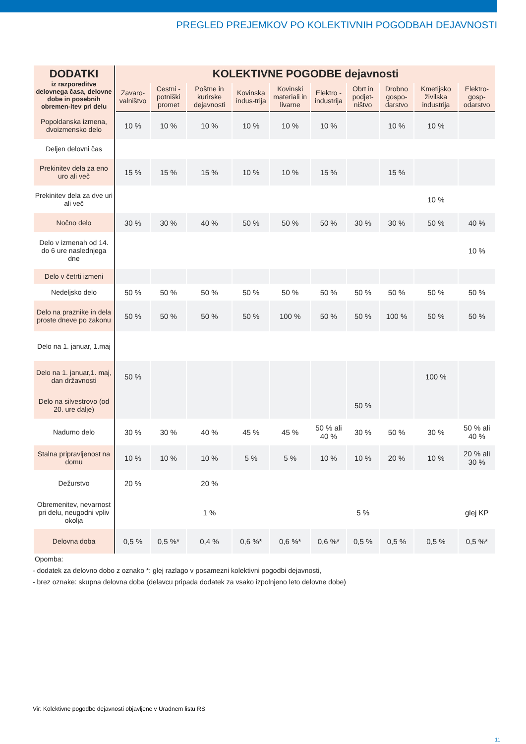PREGLED PREJEMKOV PO KOLEKTIVNIH POGODBAH DEJAVNOSTI
| DODATKI iz razporeditve delovnega časa, delovne dobe in posebnih obremen-itev pri delu | KOLEKTIVNE POGODBE dejavnosti | | | | | | | | | |
| --- | --- | --- | --- | --- | --- | --- | --- | --- | --- | --- |
| | Zavaro-valništvo | Cestni - potniški promet | Poštne in kurirske dejavnosti | Kovinska indus-trija | Kovinski materiali in livarne | Elektro - industrija | Obrt in podjet-ništvo | Drobno gospo-darstvo | Kmetijsko živilska industrija | Elektro-gosp-odarstvo |
| Popoldanska izmena, dvoizmensko delo | 10 % | 10 % | 10 % | 10 % | 10 % | 10 % | | 10 % | 10 % | |
| Deljen delovni čas | | | | | | | | | | |
| Prekinitev dela za eno uro ali več | 15 % | 15 % | 15 % | 10 % | 10 % | 15 % | | 15 % | | |
| Prekinitev dela za dve uri ali več | | | | | | | | | 10 % | |
| Nočno delo | 30 % | 30 % | 40 % | 50 % | 50 % | 50 % | 30 % | 30 % | 50 % | 40 % |
| Delo v izmenah od 14. do 6 ure naslednjega dne | | | | | | | | | | 10 % |
| Delo v četrti izmeni | | | | | | | | | | |
| Nedeljsko delo | 50 % | 50 % | 50 % | 50 % | 50 % | 50 % | 50 % | 50 % | 50 % | 50 % |
| Delo na praznike in dela proste dneve po zakonu | 50 % | 50 % | 50 % | 50 % | 100 % | 50 % | 50 % | 100 % | 50 % | 50 % |
| Delo na 1. januar, 1.maj | | | | | | | | | | |
| Delo na 1. januar,1. maj, dan državnosti | 50 % | | | | | | | | 100 % | |
| Delo na silvestrovo (od 20. ure dalje) | | | | | | | 50 % | | | |
| Nadurno delo | 30 % | 30 % | 40 % | 45 % | 45 % | 50 % ali 40 % | 30 % | 50 % | 30 % | 50 % ali 40 % |
| Stalna pripravljenost na domu | 10 % | 10 % | 10 % | 5 % | 5 % | 10 % | 10 % | 20 % | 10 % | 20 % ali 30 % |
| Dežurstvo | 20 % | | 20 % | | | | | | | |
| Obremenitev, nevarnost pri delu, neugodni vpliv okolja | | | 1 % | | | | 5 % | | | glej KP |
| Delovna doba | 0,5 % | 0,5 %* | 0,4 % | 0,6 %* | 0,6 %* | 0,6 %* | 0,5 % | 0,5 % | 0,5 % | 0,5 %* |
Opomba:
- dodatek za delovno dobo z oznako *: glej razlago v posamezni kolektivni pogodbi dejavnosti,
- brez oznake: skupna delovna doba (delavcu pripada dodatek za vsako izpolnjeno leto delovne dobe)
Vir: Kolektivne pogodbe dejavnosti objavljene v Uradnem listu RS
11